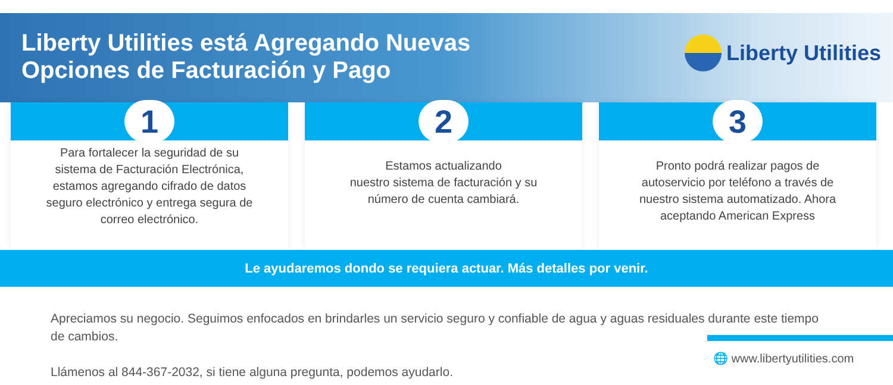Liberty Utilities está Agregando Nuevas
Opciones de Facturación y Pago
Liberty Utilities
1
Para fortalecer la seguridad de su sistema de Facturación Electrónica, estamos agregando cifrado de datos seguro electrónico y entrega segura de correo electrónico.
2
Estamos actualizando
nuestro sistema de facturación y su número de cuenta cambiará.
3
Pronto podrá realizar pagos de autoservicio por teléfono a través de nuestro sistema automatizado. Ahora aceptando American Express
Le ayudaremos dondo se requiera actuar. Más detalles por venir.
Apreciamos su negocio. Seguimos enfocados en brindarles un servicio seguro y confiable de agua y aguas residuales durante este tiempo de cambios.
Llámenos al 844-367-2032, si tiene alguna pregunta, podemos ayudarlo.
🌐 www.libertyutilities.com